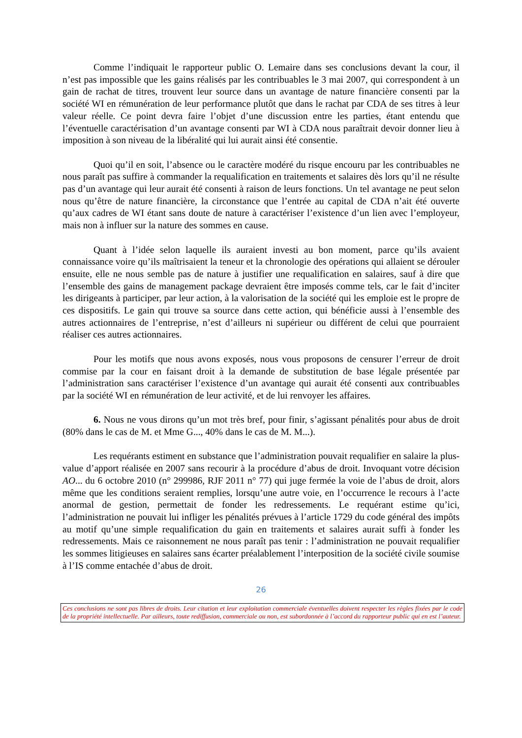Comme l’indiquait le rapporteur public O. Lemaire dans ses conclusions devant la cour, il n’est pas impossible que les gains réalisés par les contribuables le 3 mai 2007, qui correspondent à un gain de rachat de titres, trouvent leur source dans un avantage de nature financière consenti par la société WI en rémunération de leur performance plutôt que dans le rachat par CDA de ses titres à leur valeur réelle. Ce point devra faire l’objet d’une discussion entre les parties, étant entendu que l’éventuelle caractérisation d’un avantage consenti par WI à CDA nous paraîtrait devoir donner lieu à imposition à son niveau de la libéralité qui lui aurait ainsi été consentie.
Quoi qu’il en soit, l’absence ou le caractère modéré du risque encouru par les contribuables ne nous paraît pas suffire à commander la requalification en traitements et salaires dès lors qu’il ne résulte pas d’un avantage qui leur aurait été consenti à raison de leurs fonctions. Un tel avantage ne peut selon nous qu’être de nature financière, la circonstance que l’entrée au capital de CDA n’ait été ouverte qu’aux cadres de WI étant sans doute de nature à caractériser l’existence d’un lien avec l’employeur, mais non à influer sur la nature des sommes en cause.
Quant à l’idée selon laquelle ils auraient investi au bon moment, parce qu’ils avaient connaissance voire qu’ils maîtrisaient la teneur et la chronologie des opérations qui allaient se dérouler ensuite, elle ne nous semble pas de nature à justifier une requalification en salaires, sauf à dire que l’ensemble des gains de management package devraient être imposés comme tels, car le fait d’inciter les dirigeants à participer, par leur action, à la valorisation de la société qui les emploie est le propre de ces dispositifs. Le gain qui trouve sa source dans cette action, qui bénéficie aussi à l’ensemble des autres actionnaires de l’entreprise, n’est d’ailleurs ni supérieur ou différent de celui que pourraient réaliser ces autres actionnaires.
Pour les motifs que nous avons exposés, nous vous proposons de censurer l’erreur de droit commise par la cour en faisant droit à la demande de substitution de base légale présentée par l’administration sans caractériser l’existence d’un avantage qui aurait été consenti aux contribuables par la société WI en rémunération de leur activité, et de lui renvoyer les affaires.
6. Nous ne vous dirons qu’un mot très bref, pour finir, s’agissant pénalités pour abus de droit (80% dans le cas de M. et Mme G..., 40% dans le cas de M. M...).
Les requérants estiment en substance que l’administration pouvait requalifier en salaire la plus-value d’apport réalisée en 2007 sans recourir à la procédure d’abus de droit. Invoquant votre décision AO... du 6 octobre 2010 (n° 299986, RJF 2011 n° 77) qui juge fermée la voie de l’abus de droit, alors même que les conditions seraient remplies, lorsqu’une autre voie, en l’occurrence le recours à l’acte anormal de gestion, permettait de fonder les redressements. Le requérant estime qu’ici, l’administration ne pouvait lui infliger les pénalités prévues à l’article 1729 du code général des impôts au motif qu’une simple requalification du gain en traitements et salaires aurait suffi à fonder les redressements. Mais ce raisonnement ne nous paraît pas tenir : l’administration ne pouvait requalifier les sommes litigieuses en salaires sans écarter préalablement l’interposition de la société civile soumise à l’IS comme entachée d’abus de droit.
26
Ces conclusions ne sont pas libres de droits. Leur citation et leur exploitation commerciale éventuelles doivent respecter les règles fixées par le code de la propriété intellectuelle. Par ailleurs, toute rediffusion, commerciale ou non, est subordonnée à l’accord du rapporteur public qui en est l’auteur.